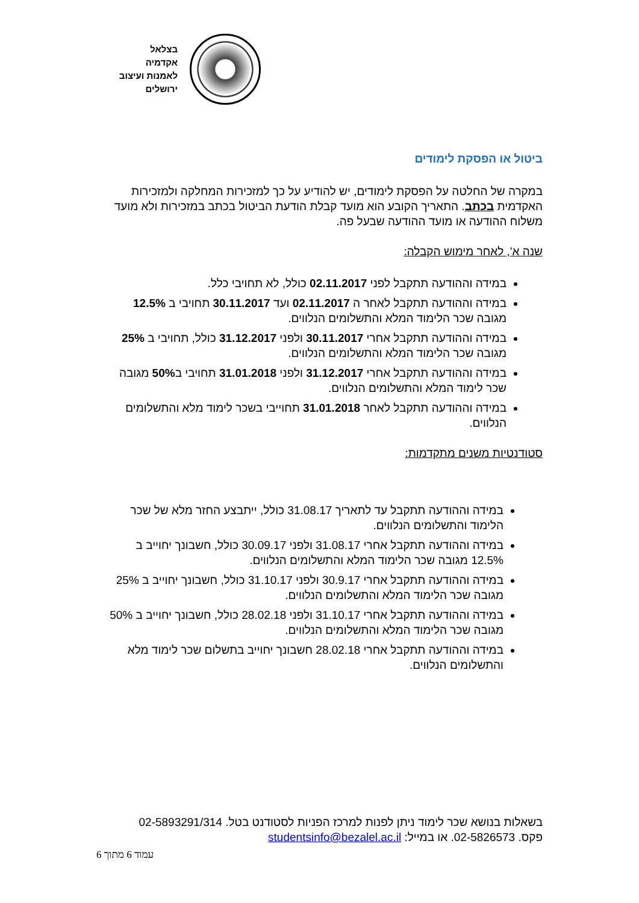בצלאל
אקדמיה
לאמנות ועיצוב
ירושלים
ביטול או הפסקת לימודים
במקרה של החלטה על הפסקת לימודים, יש להודיע על כך למזכירות המחלקה ולמזכירות האקדמית בכתב. התאריך הקובע הוא מועד קבלת הודעת הביטול בכתב במזכירות ולא מועד משלוח ההודעה או מועד ההודעה שבעל פה.
שנה א', לאחר מימוש הקבלה:
במידה וההודעה תתקבל לפני 02.11.2017 כולל, לא תחויבי כלל.
במידה וההודעה תתקבל לאחר ה 02.11.2017 ועד 30.11.2017 תחויבי ב 12.5% מגובה שכר הלימוד המלא והתשלומים הנלווים.
במידה וההודעה תתקבל אחרי 30.11.2017 ולפני 31.12.2017 כולל, תחויבי ב 25% מגובה שכר הלימוד המלא והתשלומים הנלווים.
במידה וההודעה תתקבל אחרי 31.12.2017 ולפני 31.01.2018 תחויבי ב50% מגובה שכר לימוד המלא והתשלומים הנלווים.
במידה וההודעה תתקבל לאחר 31.01.2018 תחוייבי בשכר לימוד מלא והתשלומים הנלווים.
סטודנטיות משנים מתקדמות:
במידה וההודעה תתקבל עד לתאריך 31.08.17 כולל, ייתבצע החזר מלא של שכר הלימוד והתשלומים הנלווים.
במידה וההודעה תתקבל אחרי 31.08.17 ולפני 30.09.17 כולל, חשבונך יחוייב ב 12.5% מגובה שכר הלימוד המלא והתשלומים הנלווים.
במידה וההודעה תתקבל אחרי 30.9.17 ולפני 31.10.17 כולל, חשבונך יחוייב ב 25% מגובה שכר הלימוד המלא והתשלומים הנלווים.
במידה וההודעה תתקבל אחרי 31.10.17 ולפני 28.02.18 כולל, חשבונך יחוייב ב 50% מגובה שכר הלימוד המלא והתשלומים הנלווים.
במידה וההודעה תתקבל אחרי 28.02.18 חשבונך יחוייב בתשלום שכר לימוד מלא והתשלומים הנלווים.
בשאלות בנושא שכר לימוד ניתן לפנות למרכז הפניות לסטודנט בטל. 02-5893291/314
פקס. 02-5826573. או במייל: studentsinfo@bezalel.ac.il
עמוד 6 מתוך 6